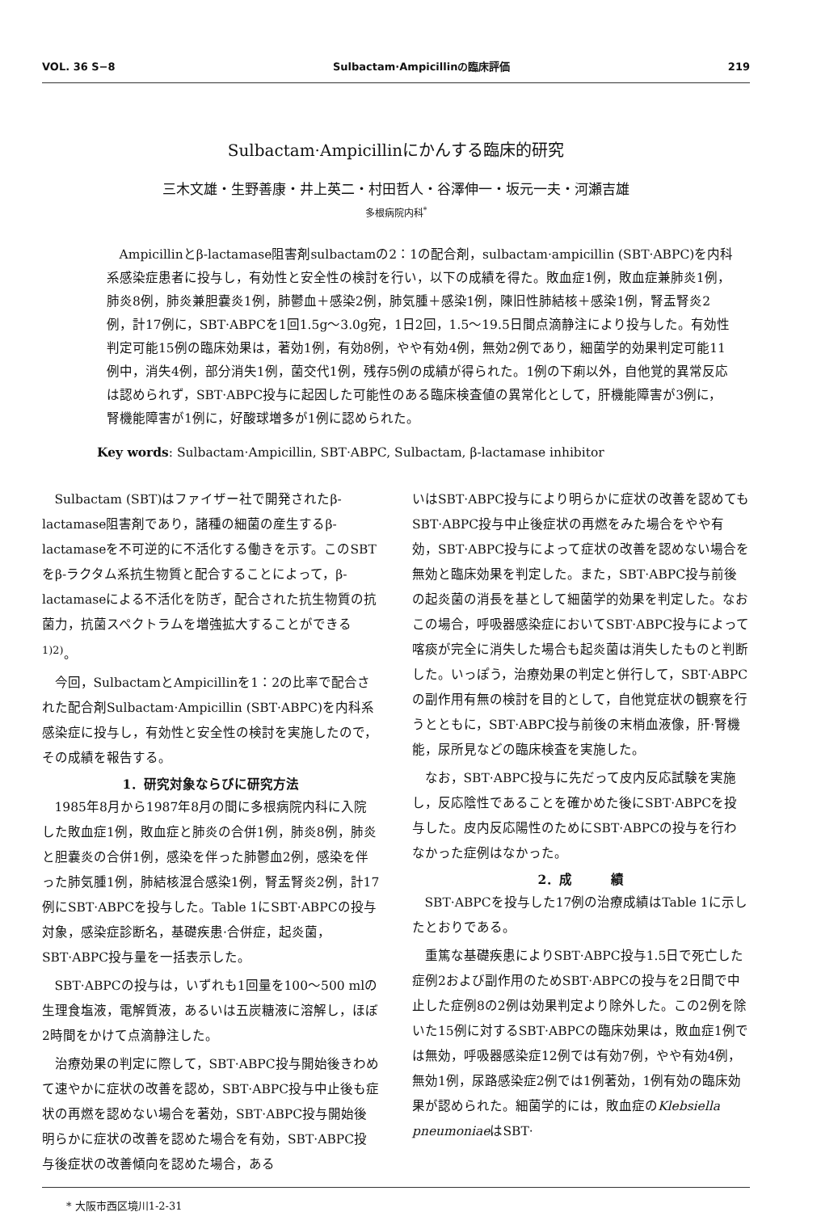VOL. 36 S−8 Sulbactam·Ampicillinの臨床評価 219
Sulbactam·Ampicillinにかんする臨床的研究
三木文雄・生野善康・井上英二・村田哲人・谷澤伸一・坂元一夫・河瀬吉雄
多根病院内科<sup>*</sup>
Ampicillinとβ-lactamase阻害剤sulbactamの2：1の配合剤，sulbactam·ampicillin (SBT·ABPC)を内科系感染症患者に投与し，有効性と安全性の検討を行い，以下の成績を得た。敗血症1例，敗血症兼肺炎1例，肺炎8例，肺炎兼胆嚢炎1例，肺鬱血＋感染2例，肺気腫＋感染1例，陳旧性肺結核＋感染1例，腎盂腎炎2例，計17例に，SBT·ABPCを1回1.5g〜3.0g宛，1日2回，1.5〜19.5日間点滴静注により投与した。有効性判定可能15例の臨床効果は，著効1例，有効8例，やや有効4例，無効2例であり，細菌学的効果判定可能11例中，消失4例，部分消失1例，菌交代1例，残存5例の成績が得られた。1例の下痢以外，自他覚的異常反応は認められず，SBT·ABPC投与に起因した可能性のある臨床検査値の異常化として，肝機能障害が3例に，腎機能障害が1例に，好酸球増多が1例に認められた。
Key words: Sulbactam·Ampicillin, SBT·ABPC, Sulbactam, β-lactamase inhibitor
Sulbactam (SBT)はファイザー社で開発されたβ-lactamase阻害剤であり，諸種の細菌の産生するβ-lactamaseを不可逆的に不活化する働きを示す。このSBTをβ-ラクタム系抗生物質と配合することによって，β-lactamaseによる不活化を防ぎ，配合された抗生物質の抗菌力，抗菌スペクトラムを増強拡大することができる<sup>1)2)</sup>。
今回，SulbactamとAmpicillinを1：2の比率で配合された配合剤Sulbactam·Ampicillin (SBT·ABPC)を内科系感染症に投与し，有効性と安全性の検討を実施したので，その成績を報告する。
1．研究対象ならびに研究方法
1985年8月から1987年8月の間に多根病院内科に入院した敗血症1例，敗血症と肺炎の合併1例，肺炎8例，肺炎と胆嚢炎の合併1例，感染を伴った肺鬱血2例，感染を伴った肺気腫1例，肺結核混合感染1例，腎盂腎炎2例，計17例にSBT·ABPCを投与した。Table 1にSBT·ABPCの投与対象，感染症診断名，基礎疾患·合併症，起炎菌，SBT·ABPC投与量を一括表示した。
SBT·ABPCの投与は，いずれも1回量を100〜500 mlの生理食塩液，電解質液，あるいは五炭糖液に溶解し，ほぼ2時間をかけて点滴静注した。
治療効果の判定に際して，SBT·ABPC投与開始後きわめて速やかに症状の改善を認め，SBT·ABPC投与中止後も症状の再燃を認めない場合を著効，SBT·ABPC投与開始後明らかに症状の改善を認めた場合を有効，SBT·ABPC投与後症状の改善傾向を認めた場合，ある
いはSBT·ABPC投与により明らかに症状の改善を認めてもSBT·ABPC投与中止後症状の再燃をみた場合をやや有効，SBT·ABPC投与によって症状の改善を認めない場合を無効と臨床効果を判定した。また，SBT·ABPC投与前後の起炎菌の消長を基として細菌学的効果を判定した。なおこの場合，呼吸器感染症においてSBT·ABPC投与によって喀痰が完全に消失した場合も起炎菌は消失したものと判断した。いっぽう，治療効果の判定と併行して，SBT·ABPCの副作用有無の検討を目的として，自他覚症状の観察を行うとともに，SBT·ABPC投与前後の末梢血液像，肝·腎機能，尿所見などの臨床検査を実施した。
なお，SBT·ABPC投与に先だって皮内反応試験を実施し，反応陰性であることを確かめた後にSBT·ABPCを投与した。皮内反応陽性のためにSBT·ABPCの投与を行わなかった症例はなかった。
2．成　　　績
SBT·ABPCを投与した17例の治療成績はTable 1に示したとおりである。
重篤な基礎疾患によりSBT·ABPC投与1.5日で死亡した症例2および副作用のためSBT·ABPCの投与を2日間で中止した症例8の2例は効果判定より除外した。この2例を除いた15例に対するSBT·ABPCの臨床効果は，敗血症1例では無効，呼吸器感染症12例では有効7例，やや有効4例，無効1例，尿路感染症2例では1例著効，1例有効の臨床効果が認められた。細菌学的には，敗血症のKlebsiella pneumoniaeはSBT·
* 大阪市西区境川1-2-31